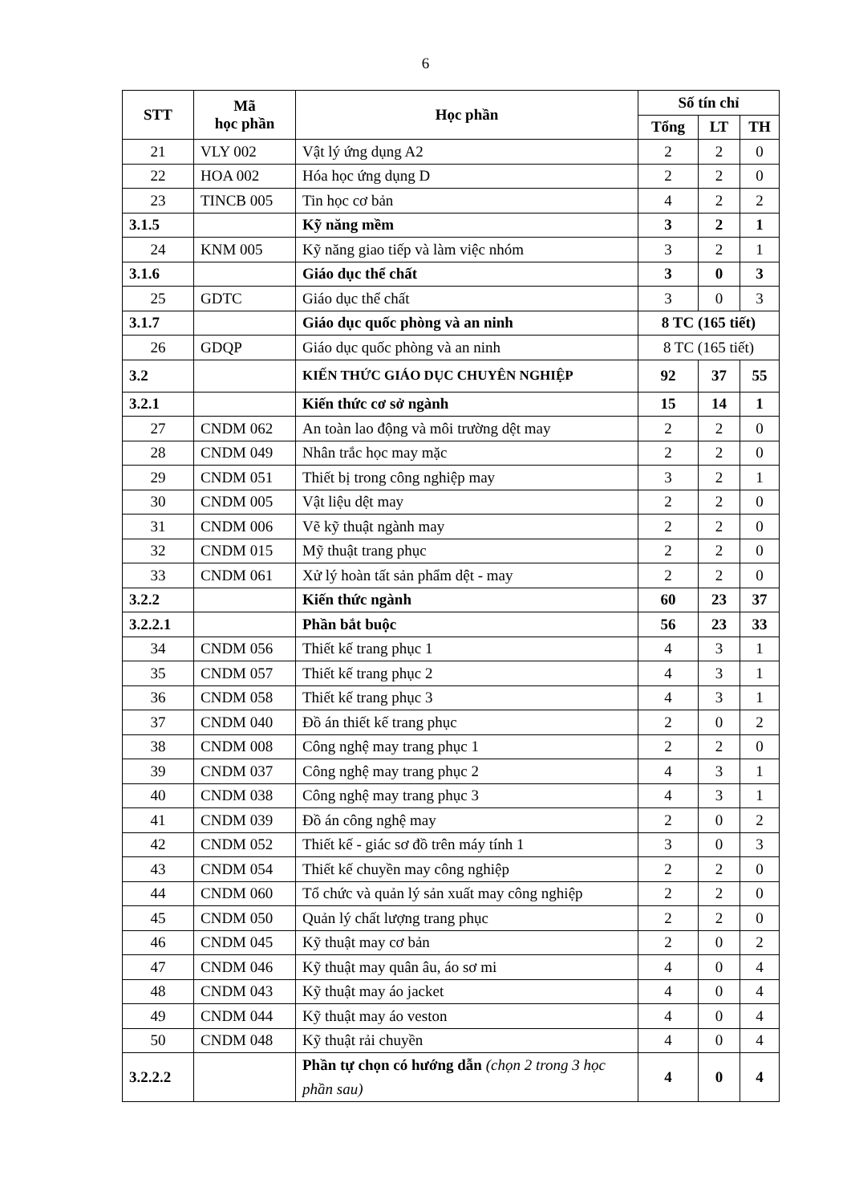6
| STT | Mã học phần | Học phần | Số tín chỉ | | |
| --- | --- | --- | --- | --- | --- |
| | | | Tổng | LT | TH |
| 21 | VLY 002 | Vật lý ứng dụng A2 | 2 | 2 | 0 |
| 22 | HOA 002 | Hóa học ứng dụng D | 2 | 2 | 0 |
| 23 | TINCB 005 | Tin học cơ bản | 4 | 2 | 2 |
| 3.1.5 | | Kỹ năng mềm | 3 | 2 | 1 |
| 24 | KNM 005 | Kỹ năng giao tiếp và làm việc nhóm | 3 | 2 | 1 |
| 3.1.6 | | Giáo dục thể chất | 3 | 0 | 3 |
| 25 | GDTC | Giáo dục thể chất | 3 | 0 | 3 |
| 3.1.7 | | Giáo dục quốc phòng và an ninh | 8 TC (165 tiết) | | |
| 26 | GDQP | Giáo dục quốc phòng và an ninh | 8 TC (165 tiết) | | |
| 3.2 | | KIẾN THỨC GIÁO DỤC CHUYÊN NGHIỆP | 92 | 37 | 55 |
| 3.2.1 | | Kiến thức cơ sở ngành | 15 | 14 | 1 |
| 27 | CNDM 062 | An toàn lao động và môi trường dệt may | 2 | 2 | 0 |
| 28 | CNDM 049 | Nhân trắc học may mặc | 2 | 2 | 0 |
| 29 | CNDM 051 | Thiết bị trong công nghiệp may | 3 | 2 | 1 |
| 30 | CNDM 005 | Vật liệu dệt may | 2 | 2 | 0 |
| 31 | CNDM 006 | Vẽ kỹ thuật ngành may | 2 | 2 | 0 |
| 32 | CNDM 015 | Mỹ thuật trang phục | 2 | 2 | 0 |
| 33 | CNDM 061 | Xử lý hoàn tất sản phẩm dệt - may | 2 | 2 | 0 |
| 3.2.2 | | Kiến thức ngành | 60 | 23 | 37 |
| 3.2.2.1 | | Phần bắt buộc | 56 | 23 | 33 |
| 34 | CNDM 056 | Thiết kế trang phục 1 | 4 | 3 | 1 |
| 35 | CNDM 057 | Thiết kế trang phục 2 | 4 | 3 | 1 |
| 36 | CNDM 058 | Thiết kế trang phục 3 | 4 | 3 | 1 |
| 37 | CNDM 040 | Đồ án thiết kế trang phục | 2 | 0 | 2 |
| 38 | CNDM 008 | Công nghệ may trang phục 1 | 2 | 2 | 0 |
| 39 | CNDM 037 | Công nghệ may trang phục 2 | 4 | 3 | 1 |
| 40 | CNDM 038 | Công nghệ may trang phục 3 | 4 | 3 | 1 |
| 41 | CNDM 039 | Đồ án công nghệ may | 2 | 0 | 2 |
| 42 | CNDM 052 | Thiết kế - giác sơ đồ trên máy tính 1 | 3 | 0 | 3 |
| 43 | CNDM 054 | Thiết kế chuyền may công nghiệp | 2 | 2 | 0 |
| 44 | CNDM 060 | Tổ chức và quản lý sản xuất may công nghiệp | 2 | 2 | 0 |
| 45 | CNDM 050 | Quản lý chất lượng trang phục | 2 | 2 | 0 |
| 46 | CNDM 045 | Kỹ thuật may cơ bản | 2 | 0 | 2 |
| 47 | CNDM 046 | Kỹ thuật may quân âu, áo sơ mi | 4 | 0 | 4 |
| 48 | CNDM 043 | Kỹ thuật may áo jacket | 4 | 0 | 4 |
| 49 | CNDM 044 | Kỹ thuật may áo veston | 4 | 0 | 4 |
| 50 | CNDM 048 | Kỹ thuật rải chuyền | 4 | 0 | 4 |
| 3.2.2.2 | | Phần tự chọn có hướng dẫn (chọn 2 trong 3 học phần sau) | 4 | 0 | 4 |